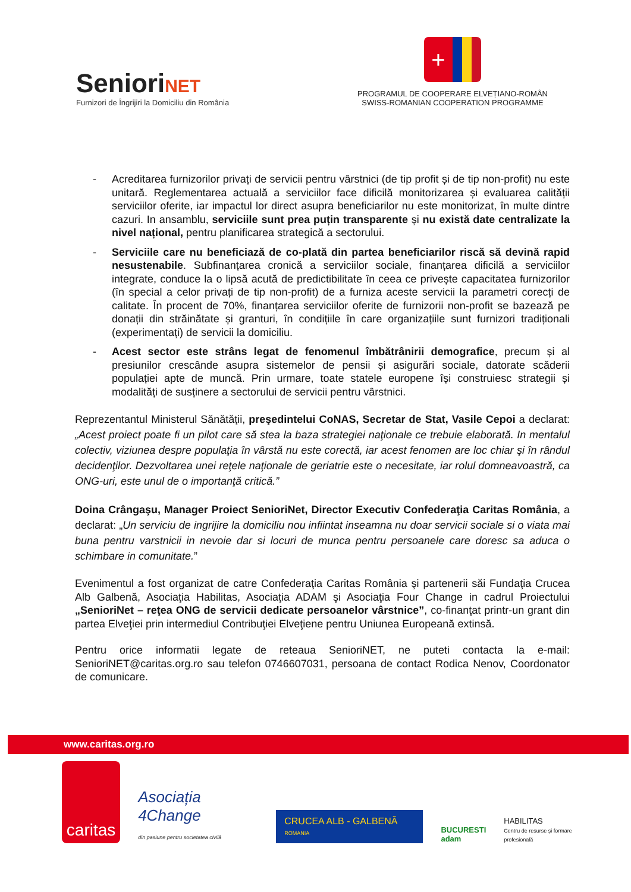SenioriNET
Furnizori de Îngrijiri la Domiciliu din România
+
PROGRAMUL DE COOPERARE ELVEȚIANO-ROMÂN
SWISS-ROMANIAN COOPERATION PROGRAMME
- Acreditarea furnizorilor privați de servicii pentru vârstnici (de tip profit și de tip non-profit) nu este unitară. Reglementarea actuală a serviciilor face dificilă monitorizarea și evaluarea calității serviciilor oferite, iar impactul lor direct asupra beneficiarilor nu este monitorizat, în multe dintre cazuri. In ansamblu, serviciile sunt prea puțin transparente și nu există date centralizate la nivel național, pentru planificarea strategică a sectorului.
- Serviciile care nu beneficiază de co-plată din partea beneficiarilor riscă să devină rapid nesustenabile. Subfinanțarea cronică a serviciilor sociale, finanțarea dificilă a serviciilor integrate, conduce la o lipsă acută de predictibilitate în ceea ce privește capacitatea furnizorilor (în special a celor privați de tip non-profit) de a furniza aceste servicii la parametri corecți de calitate. În procent de 70%, finanțarea serviciilor oferite de furnizorii non-profit se bazează pe donații din străinătate și granturi, în condițiile în care organizațiile sunt furnizori tradiționali (experimentați) de servicii la domiciliu.
- Acest sector este strâns legat de fenomenul îmbătrânirii demografice, precum și al presiunilor crescânde asupra sistemelor de pensii și asigurări sociale, datorate scăderii populației apte de muncă. Prin urmare, toate statele europene își construiesc strategii și modalități de susținere a sectorului de servicii pentru vârstnici.
Reprezentantul Ministerul Sănătăţii, preşedintelui CoNAS, Secretar de Stat, Vasile Cepoi a declarat: „Acest proiect poate fi un pilot care să stea la baza strategiei naţionale ce trebuie elaborată. In mentalul colectiv, viziunea despre populaţia în vârstă nu este corectă, iar acest fenomen are loc chiar şi în rândul decidenţilor. Dezvoltarea unei reţele naţionale de geriatrie este o necesitate, iar rolul domneavoastră, ca ONG-uri, este unul de o importanţă critică.”
Doina Crângaşu, Manager Proiect SenioriNet, Director Executiv Confederaţia Caritas România, a declarat: „Un serviciu de ingrijire la domiciliu nou infiintat inseamna nu doar servicii sociale si o viata mai buna pentru varstnicii in nevoie dar si locuri de munca pentru persoanele care doresc sa aduca o schimbare in comunitate.”
Evenimentul a fost organizat de catre Confederaţia Caritas România şi partenerii săi Fundaţia Crucea Alb Galbenă, Asociaţia Habilitas, Asociaţia ADAM şi Asociaţia Four Change in cadrul Proiectului „SenioriNet – reţea ONG de servicii dedicate persoanelor vârstnice”, co-finanţat printr-un grant din partea Elveţiei prin intermediul Contribuţiei Elveţiene pentru Uniunea Europeană extinsă.
Pentru orice informatii legate de reteaua SenioriNET, ne puteti contacta la e-mail: SenioriNET@caritas.org.ro sau telefon 0746607031, persoana de contact Rodica Nenov, Coordonator de comunicare.
www.caritas.org.ro
caritas
Asociația 4Change
din pasiune pentru societatea civilă
CRUCEA ALB - GALBENĂ ROMANIA
BUCURESTI
adam
HABILITAS
Centru de resurse și formare profesională